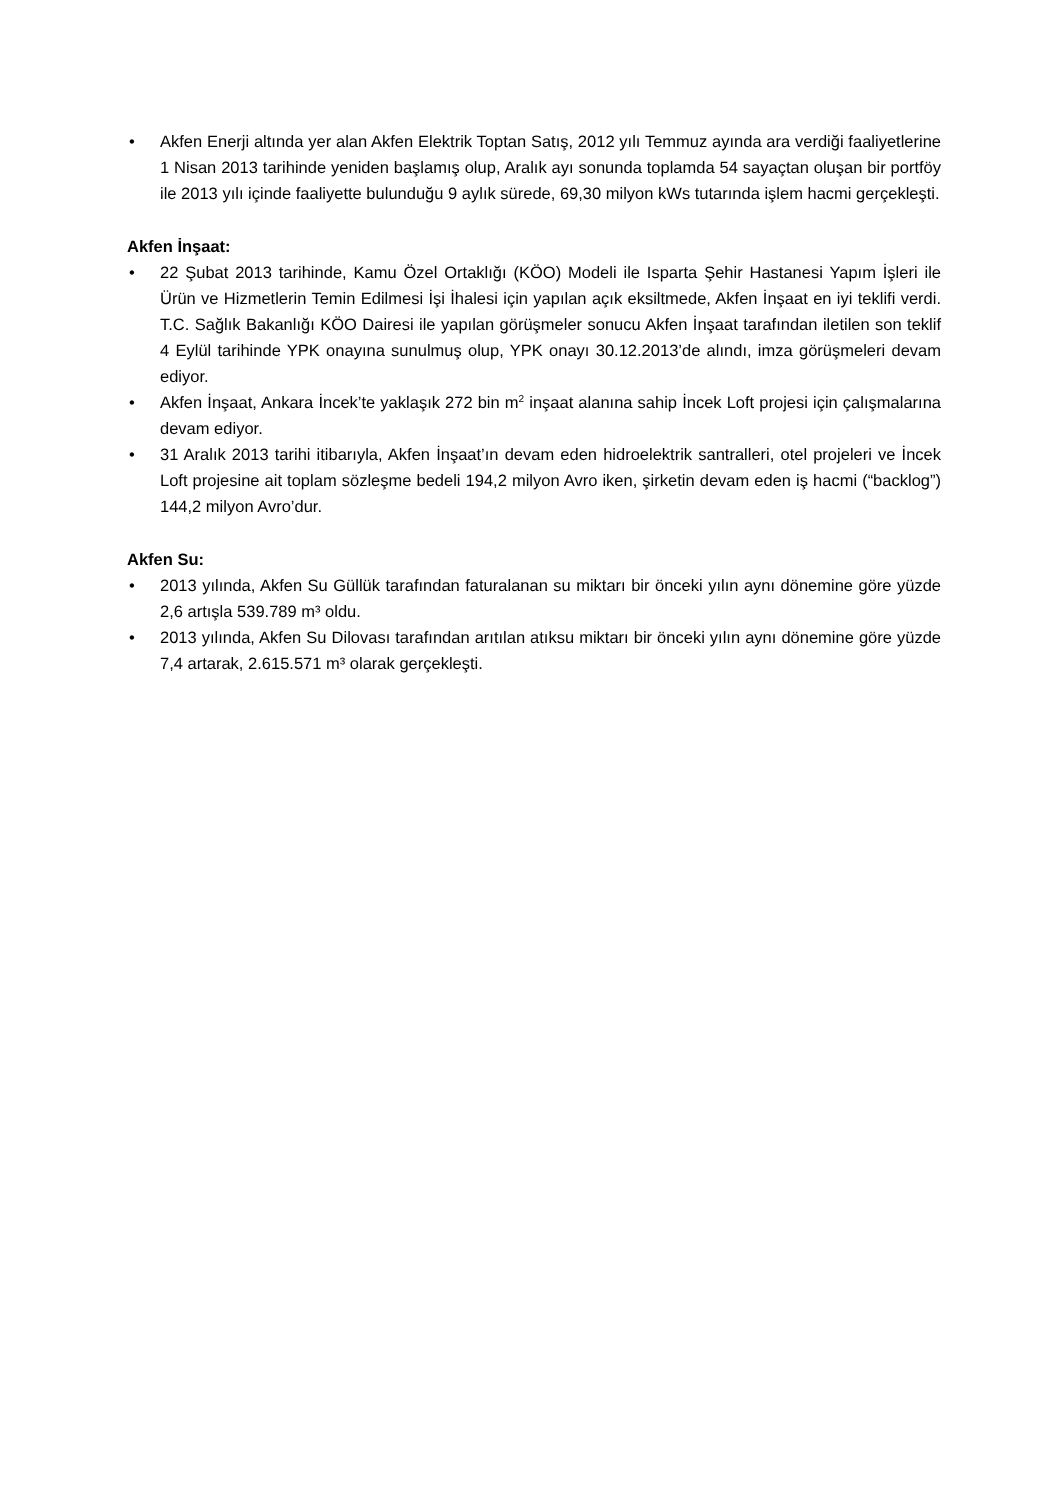• Akfen Enerji altında yer alan Akfen Elektrik Toptan Satış, 2012 yılı Temmuz ayında ara verdiği faaliyetlerine 1 Nisan 2013 tarihinde yeniden başlamış olup, Aralık ayı sonunda toplamda 54 sayaçtan oluşan bir portföy ile 2013 yılı içinde faaliyette bulunduğu 9 aylık sürede, 69,30 milyon kWs tutarında işlem hacmi gerçekleşti.
Akfen İnşaat:
• 22 Şubat 2013 tarihinde, Kamu Özel Ortaklığı (KÖO) Modeli ile Isparta Şehir Hastanesi Yapım İşleri ile Ürün ve Hizmetlerin Temin Edilmesi İşi İhalesi için yapılan açık eksiltmede, Akfen İnşaat en iyi teklifi verdi. T.C. Sağlık Bakanlığı KÖO Dairesi ile yapılan görüşmeler sonucu Akfen İnşaat tarafından iletilen son teklif 4 Eylül tarihinde YPK onayına sunulmuş olup, YPK onayı 30.12.2013’de alındı, imza görüşmeleri devam ediyor.
• Akfen İnşaat, Ankara İncek’te yaklaşık 272 bin m<sup>2</sup> inşaat alanına sahip İncek Loft projesi için çalışmalarına devam ediyor.
• 31 Aralık 2013 tarihi itibarıyla, Akfen İnşaat’ın devam eden hidroelektrik santralleri, otel projeleri ve İncek Loft projesine ait toplam sözleşme bedeli 194,2 milyon Avro iken, şirketin devam eden iş hacmi (“backlog”) 144,2 milyon Avro’dur.
Akfen Su:
• 2013 yılında, Akfen Su Güllük tarafından faturalanan su miktarı bir önceki yılın aynı dönemine göre yüzde 2,6 artışla 539.789 m³ oldu.
• 2013 yılında, Akfen Su Dilovası tarafından arıtılan atıksu miktarı bir önceki yılın aynı dönemine göre yüzde 7,4 artarak, 2.615.571 m³ olarak gerçekleşti.